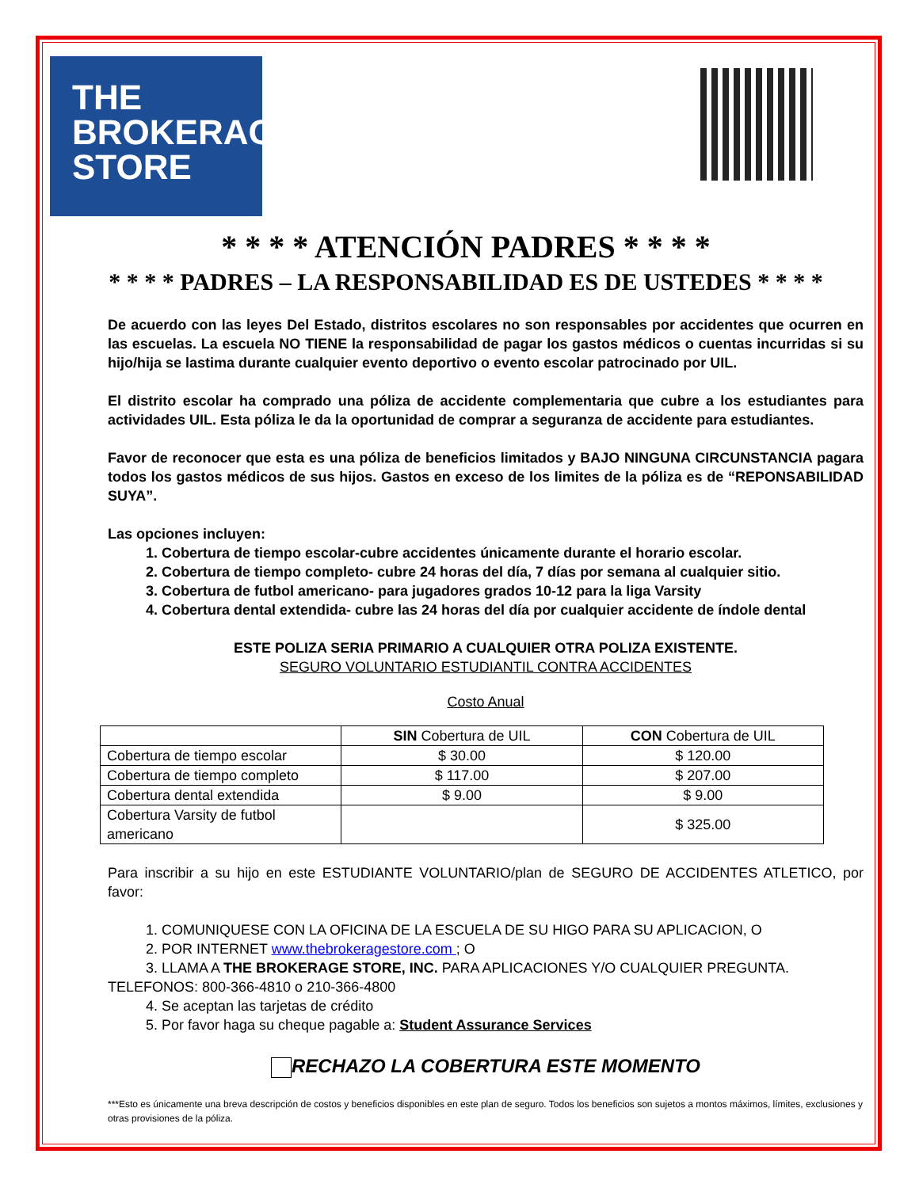THE
BROKERAGE
STORE
* * * * ATENCIÓN PADRES * * * *
* * * * PADRES – LA RESPONSABILIDAD ES DE USTEDES * * * *
De acuerdo con las leyes Del Estado, distritos escolares no son responsables por accidentes que ocurren en las escuelas. La escuela NO TIENE la responsabilidad de pagar los gastos médicos o cuentas incurridas si su hijo/hija se lastima durante cualquier evento deportivo o evento escolar patrocinado por UIL.
El distrito escolar ha comprado una póliza de accidente complementaria que cubre a los estudiantes para actividades UIL. Esta póliza le da la oportunidad de comprar a seguranza de accidente para estudiantes.
Favor de reconocer que esta es una póliza de beneficios limitados y BAJO NINGUNA CIRCUNSTANCIA pagara todos los gastos médicos de sus hijos. Gastos en exceso de los limites de la póliza es de “REPONSABILIDAD SUYA”.
Las opciones incluyen:
1. Cobertura de tiempo escolar-cubre accidentes únicamente durante el horario escolar.
2. Cobertura de tiempo completo- cubre 24 horas del día, 7 días por semana al cualquier sitio.
3. Cobertura de futbol americano- para jugadores grados 10-12 para la liga Varsity
4. Cobertura dental extendida- cubre las 24 horas del día por cualquier accidente de índole dental
ESTE POLIZA SERIA PRIMARIO A CUALQUIER OTRA POLIZA EXISTENTE.
SEGURO VOLUNTARIO ESTUDIANTIL CONTRA ACCIDENTES
Costo Anual
| | SIN Cobertura de UIL | CON Cobertura de UIL |
| --- | --- | --- |
| Cobertura de tiempo escolar | $ 30.00 | $ 120.00 |
| Cobertura de tiempo completo | $ 117.00 | $ 207.00 |
| Cobertura dental extendida | $ 9.00 | $ 9.00 |
| Cobertura Varsity de futbol americano | | $ 325.00 |
Para inscribir a su hijo en este ESTUDIANTE VOLUNTARIO/plan de SEGURO DE ACCIDENTES ATLETICO, por favor:
1. COMUNIQUESE CON LA OFICINA DE LA ESCUELA DE SU HIGO PARA SU APLICACION, O
2. POR INTERNET www.thebrokeragestore.com ; O
3. LLAMA A THE BROKERAGE STORE, INC. PARA APLICACIONES Y/O CUALQUIER PREGUNTA.
TELEFONOS: 800-366-4810 o 210-366-4800
4. Se aceptan las tarjetas de crédito
5. Por favor haga su cheque pagable a: Student Assurance Services
RECHAZO LA COBERTURA ESTE MOMENTO
***Esto es únicamente una breva descripción de costos y beneficios disponibles en este plan de seguro. Todos los beneficios son sujetos a montos máximos, límites, exclusiones y otras provisiones de la póliza.